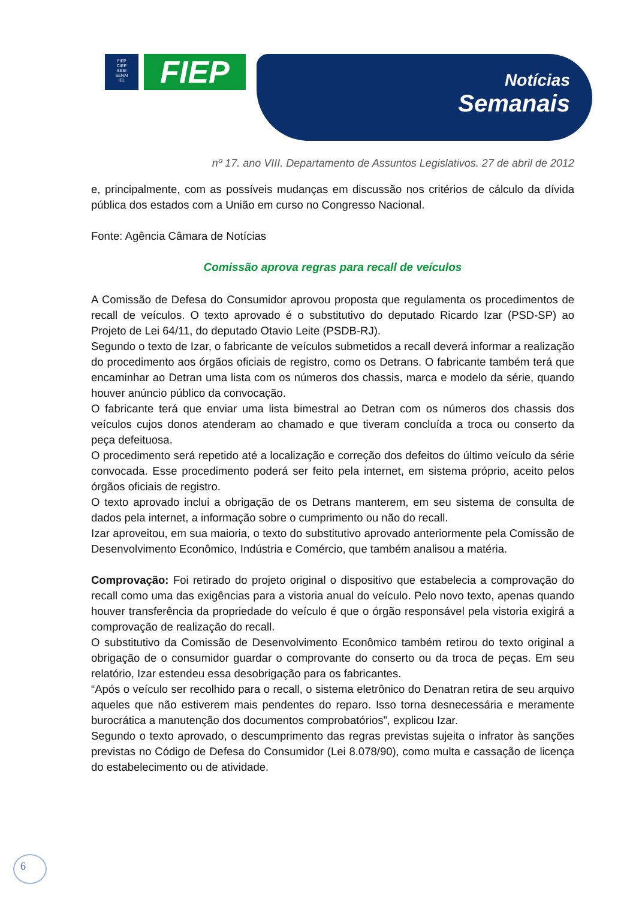FIEP
CIEP
SESI
SENAI
IEL
FIEP
Notícias
Semanais
nº 17. ano VIII. Departamento de Assuntos Legislativos. 27 de abril de 2012
e, principalmente, com as possíveis mudanças em discussão nos critérios de cálculo da dívida pública dos estados com a União em curso no Congresso Nacional.
Fonte: Agência Câmara de Notícias
Comissão aprova regras para recall de veículos
A Comissão de Defesa do Consumidor aprovou proposta que regulamenta os procedimentos de recall de veículos. O texto aprovado é o substitutivo do deputado Ricardo Izar (PSD-SP) ao Projeto de Lei 64/11, do deputado Otavio Leite (PSDB-RJ).
Segundo o texto de Izar, o fabricante de veículos submetidos a recall deverá informar a realização do procedimento aos órgãos oficiais de registro, como os Detrans. O fabricante também terá que encaminhar ao Detran uma lista com os números dos chassis, marca e modelo da série, quando houver anúncio público da convocação.
O fabricante terá que enviar uma lista bimestral ao Detran com os números dos chassis dos veículos cujos donos atenderam ao chamado e que tiveram concluída a troca ou conserto da peça defeituosa.
O procedimento será repetido até a localização e correção dos defeitos do último veículo da série convocada. Esse procedimento poderá ser feito pela internet, em sistema próprio, aceito pelos órgãos oficiais de registro.
O texto aprovado inclui a obrigação de os Detrans manterem, em seu sistema de consulta de dados pela internet, a informação sobre o cumprimento ou não do recall.
Izar aproveitou, em sua maioria, o texto do substitutivo aprovado anteriormente pela Comissão de Desenvolvimento Econômico, Indústria e Comércio, que também analisou a matéria.
Comprovação: Foi retirado do projeto original o dispositivo que estabelecia a comprovação do recall como uma das exigências para a vistoria anual do veículo. Pelo novo texto, apenas quando houver transferência da propriedade do veículo é que o órgão responsável pela vistoria exigirá a comprovação de realização do recall.
O substitutivo da Comissão de Desenvolvimento Econômico também retirou do texto original a obrigação de o consumidor guardar o comprovante do conserto ou da troca de peças. Em seu relatório, Izar estendeu essa desobrigação para os fabricantes.
“Após o veículo ser recolhido para o recall, o sistema eletrônico do Denatran retira de seu arquivo aqueles que não estiverem mais pendentes do reparo. Isso torna desnecessária e meramente burocrática a manutenção dos documentos comprobatórios”, explicou Izar.
Segundo o texto aprovado, o descumprimento das regras previstas sujeita o infrator às sanções previstas no Código de Defesa do Consumidor (Lei 8.078/90), como multa e cassação de licença do estabelecimento ou de atividade.
6